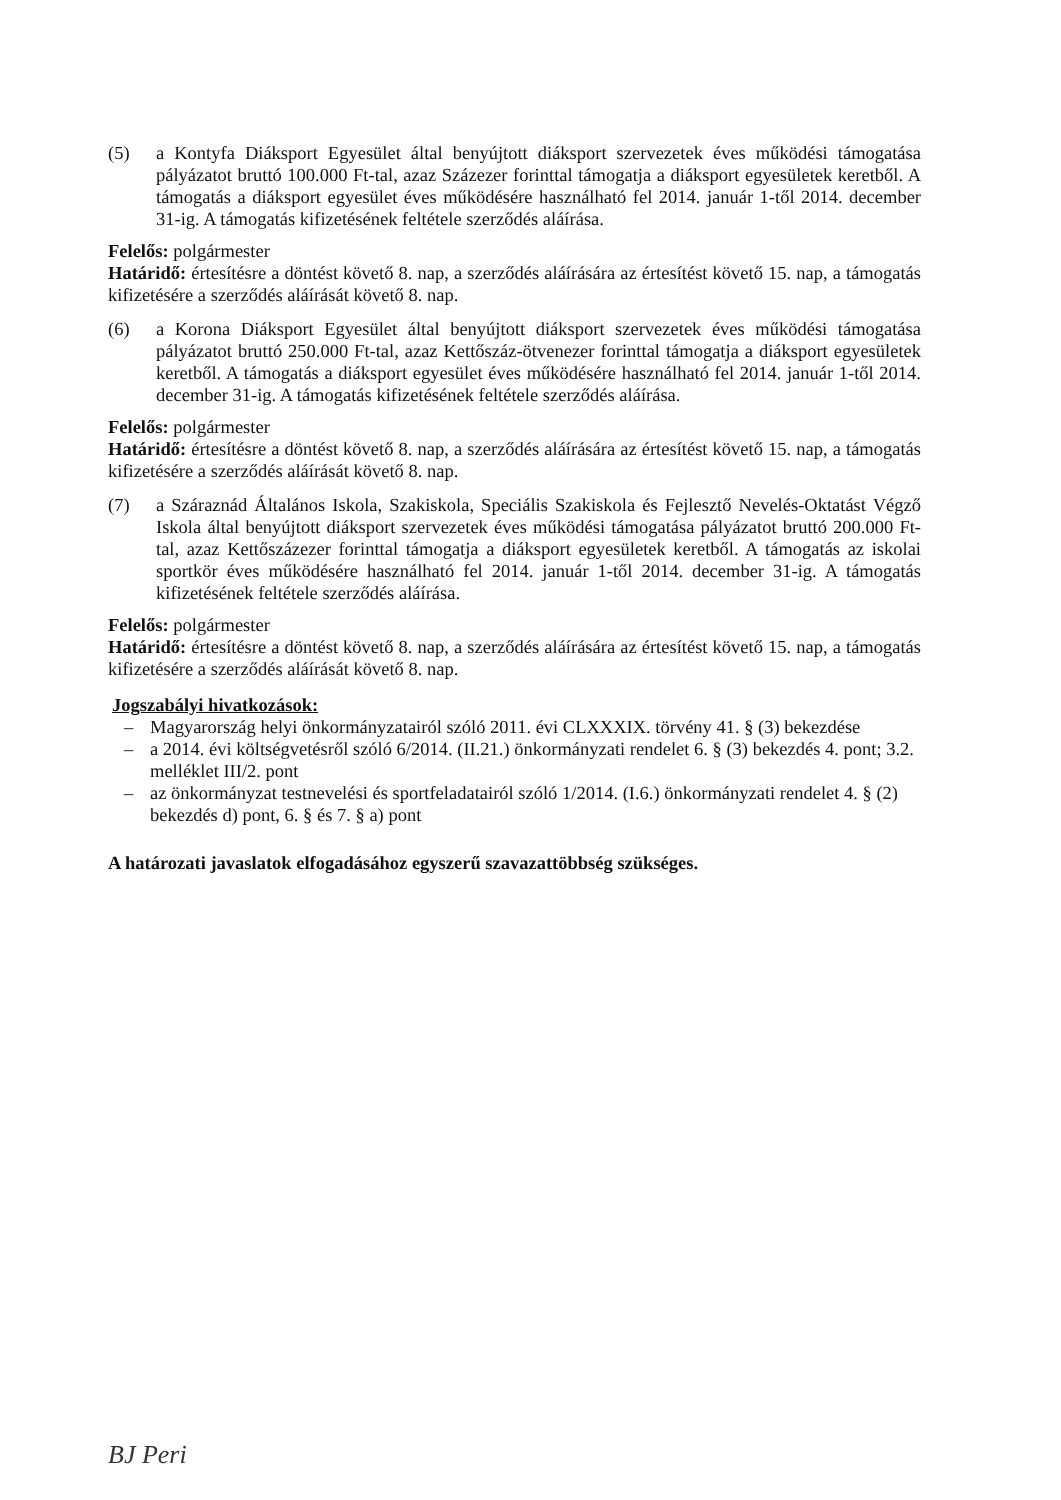(5) a Kontyfa Diáksport Egyesület által benyújtott diáksport szervezetek éves működési támogatása pályázatot bruttó 100.000 Ft-tal, azaz Százezer forinttal támogatja a diáksport egyesületek keretből. A támogatás a diáksport egyesület éves működésére használható fel 2014. január 1-től 2014. december 31-ig. A támogatás kifizetésének feltétele szerződés aláírása.
Felelős: polgármester
Határidő: értesítésre a döntést követő 8. nap, a szerződés aláírására az értesítést követő 15. nap, a támogatás kifizetésére a szerződés aláírását követő 8. nap.
(6) a Korona Diáksport Egyesület által benyújtott diáksport szervezetek éves működési támogatása pályázatot bruttó 250.000 Ft-tal, azaz Kettőszáz-ötvenezer forinttal támogatja a diáksport egyesületek keretből. A támogatás a diáksport egyesület éves működésére használható fel 2014. január 1-től 2014. december 31-ig. A támogatás kifizetésének feltétele szerződés aláírása.
Felelős: polgármester
Határidő: értesítésre a döntést követő 8. nap, a szerződés aláírására az értesítést követő 15. nap, a támogatás kifizetésére a szerződés aláírását követő 8. nap.
(7) a Száraznád Általános Iskola, Szakiskola, Speciális Szakiskola és Fejlesztő Nevelés-Oktatást Végző Iskola által benyújtott diáksport szervezetek éves működési támogatása pályázatot bruttó 200.000 Ft-tal, azaz Kettőszázezer forinttal támogatja a diáksport egyesületek keretből. A támogatás az iskolai sportkör éves működésére használható fel 2014. január 1-től 2014. december 31-ig. A támogatás kifizetésének feltétele szerződés aláírása.
Felelős: polgármester
Határidő: értesítésre a döntést követő 8. nap, a szerződés aláírására az értesítést követő 15. nap, a támogatás kifizetésére a szerződés aláírását követő 8. nap.
Jogszabályi hivatkozások:
– Magyarország helyi önkormányzatairól szóló 2011. évi CLXXXIX. törvény 41. § (3) bekezdése
– a 2014. évi költségvetésről szóló 6/2014. (II.21.) önkormányzati rendelet 6. § (3) bekezdés 4. pont; 3.2. melléklet III/2. pont
– az önkormányzat testnevelési és sportfeladatairól szóló 1/2014. (I.6.) önkormányzati rendelet 4. § (2) bekezdés d) pont, 6. § és 7. § a) pont
A határozati javaslatok elfogadásához egyszerű szavazattöbbség szükséges.
BJ Peri